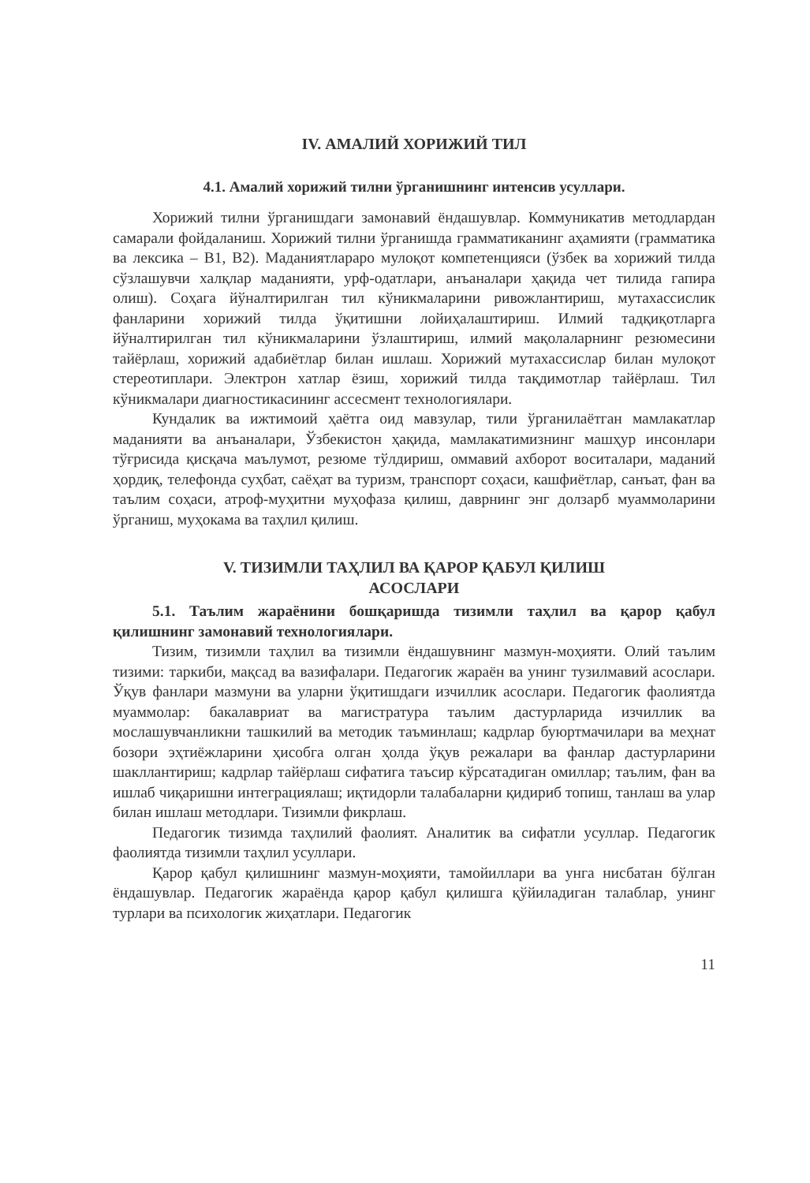IV. АМАЛИЙ ХОРИЖИЙ ТИЛ
4.1. Амалий хорижий тилни ўрганишнинг интенсив усуллари.
Хорижий тилни ўрганишдаги замонавий ёндашувлар. Коммуникатив методлардан самарали фойдаланиш. Хорижий тилни ўрганишда грамматиканинг аҳамияти (грамматика ва лексика – B1, B2). Маданиятлараро мулоқот компетенцияси (ўзбек ва хорижий тилда сўзлашувчи халқлар маданияти, урф-одатлари, анъаналари ҳақида чет тилида гапира олиш). Соҳага йўналтирилган тил кўникмаларини ривожлантириш, мутахассислик фанларини хорижий тилда ўқитишни лойиҳалаштириш. Илмий тадқиқотларга йўналтирилган тил кўникмаларини ўзлаштириш, илмий мақолаларнинг резюмесини тайёрлаш, хорижий адабиётлар билан ишлаш. Хорижий мутахассислар билан мулоқот стереотиплари. Электрон хатлар ёзиш, хорижий тилда тақдимотлар тайёрлаш. Тил кўникмалари диагностикасининг ассесмент технологиялари.
Кундалик ва ижтимоий ҳаётга оид мавзулар, тили ўрганилаётган мамлакатлар маданияти ва анъаналари, Ўзбекистон ҳақида, мамлакатимизнинг машҳур инсонлари тўғрисида қисқача маълумот, резюме тўлдириш, оммавий ахборот воситалари, маданий ҳордиқ, телефонда суҳбат, саёҳат ва туризм, транспорт соҳаси, кашфиётлар, санъат, фан ва таълим соҳаси, атроф-муҳитни муҳофаза қилиш, даврнинг энг долзарб муаммоларини ўрганиш, муҳокама ва таҳлил қилиш.
V. ТИЗИМЛИ ТАҲЛИЛ ВА ҚАРОР ҚАБУЛ ҚИЛИШ
АСОСЛАРИ
5.1. Таълим жараёнини бошқаришда тизимли таҳлил ва қарор қабул қилишнинг замонавий технологиялари.
Тизим, тизимли таҳлил ва тизимли ёндашувнинг мазмун-моҳияти. Олий таълим тизими: таркиби, мақсад ва вазифалари. Педагогик жараён ва унинг тузилмавий асослари. Ўқув фанлари мазмуни ва уларни ўқитишдаги изчиллик асослари. Педагогик фаолиятда муаммолар: бакалавриат ва магистратура таълим дастурларида изчиллик ва мослашувчанликни ташкилий ва методик таъминлаш; кадрлар буюртмачилари ва меҳнат бозори эҳтиёжларини ҳисобга олган ҳолда ўқув режалари ва фанлар дастурларини шакллантириш; кадрлар тайёрлаш сифатига таъсир кўрсатадиган омиллар; таълим, фан ва ишлаб чиқаришни интеграциялаш; иқтидорли талабаларни қидириб топиш, танлаш ва улар билан ишлаш методлари. Тизимли фикрлаш.
Педагогик тизимда таҳлилий фаолият. Аналитик ва сифатли усуллар. Педагогик фаолиятда тизимли таҳлил усуллари.
Қарор қабул қилишнинг мазмун-моҳияти, тамойиллари ва унга нисбатан бўлган ёндашувлар. Педагогик жараёнда қарор қабул қилишга қўйиладиган талаблар, унинг турлари ва психологик жиҳатлари. Педагогик
11